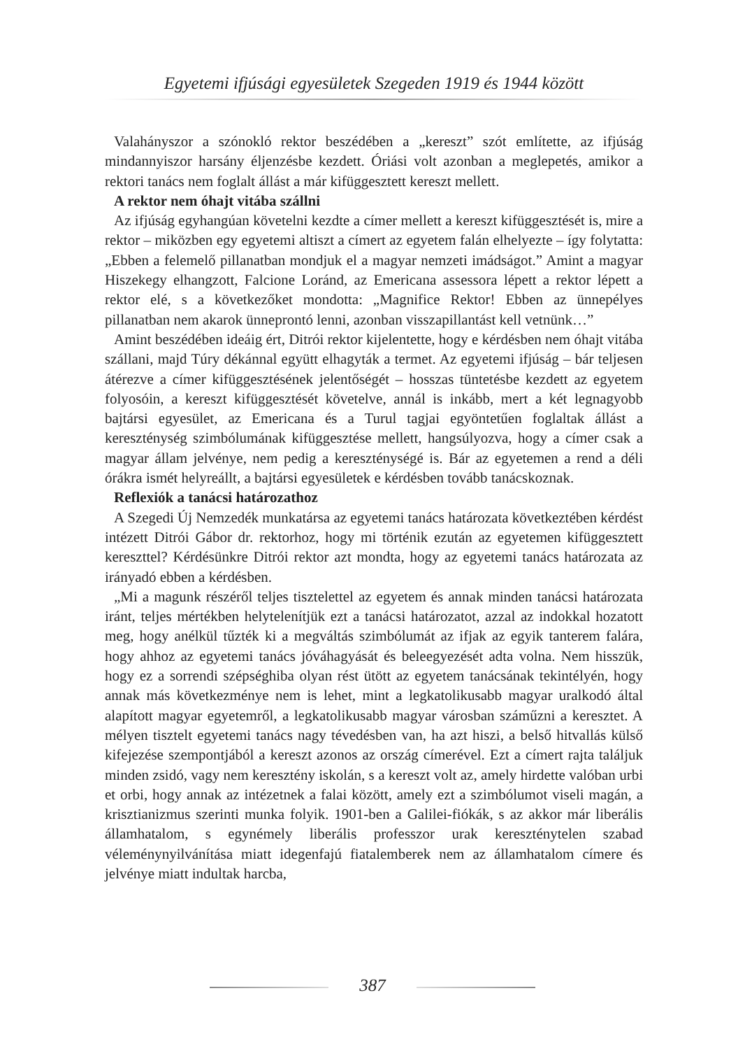Egyetemi ifjúsági egyesületek Szegeden 1919 és 1944 között
Valahányszor a szónokló rektor beszédében a „kereszt” szót említette, az ifjúság mindannyiszor harsány éljenzésbe kezdett. Óriási volt azonban a meglepetés, amikor a rektori tanács nem foglalt állást a már kifüggesztett kereszt mellett.
A rektor nem óhajt vitába szállni
Az ifjúság egyhangúan követelni kezdte a címer mellett a kereszt kifüggesztését is, mire a rektor – miközben egy egyetemi altiszt a címert az egyetem falán elhelyezte – így folytatta: „Ebben a felemelő pillanatban mondjuk el a magyar nemzeti imádságot.” Amint a magyar Hiszekegy elhangzott, Falcione Loránd, az Emericana assessora lépett a rektor lépett a rektor elé, s a következőket mondotta: „Magnifice Rektor! Ebben az ünnepélyes pillanatban nem akarok ünneprontó lenni, azonban visszapillantást kell vetnünk…”
Amint beszédében ideáig ért, Ditrói rektor kijelentette, hogy e kérdésben nem óhajt vitába szállani, majd Túry dékánnal együtt elhagyták a termet. Az egyetemi ifjúság – bár teljesen átérezve a címer kifüggesztésének jelentőségét – hosszas tüntetésbe kezdett az egyetem folyosóin, a kereszt kifüggesztését követelve, annál is inkább, mert a két legnagyobb bajtársi egyesület, az Emericana és a Turul tagjai egyöntetűen foglaltak állást a kereszténység szimbólumának kifüggesztése mellett, hangsúlyozva, hogy a címer csak a magyar állam jelvénye, nem pedig a kereszténységé is. Bár az egyetemen a rend a déli órákra ismét helyreállt, a bajtársi egyesületek e kérdésben tovább tanácskoznak.
Reflexiók a tanácsi határozathoz
A Szegedi Új Nemzedék munkatársa az egyetemi tanács határozata következtében kérdést intézett Ditrói Gábor dr. rektorhoz, hogy mi történik ezután az egyetemen kifüggesztett kereszttel? Kérdésünkre Ditrói rektor azt mondta, hogy az egyetemi tanács határozata az irányadó ebben a kérdésben.
„Mi a magunk részéről teljes tisztelettel az egyetem és annak minden tanácsi határozata iránt, teljes mértékben helytelenítjük ezt a tanácsi határozatot, azzal az indokkal hozatott meg, hogy anélkül tűzték ki a megváltás szimbólumát az ifjak az egyik tanterem falára, hogy ahhoz az egyetemi tanács jóváhagyását és beleegyezését adta volna. Nem hisszük, hogy ez a sorrendi szépséghiba olyan rést ütött az egyetem tanácsának tekintélyén, hogy annak más következménye nem is lehet, mint a legkatolikusabb magyar uralkodó által alapított magyar egyetemről, a legkatolikusabb magyar városban száműzni a keresztet. A mélyen tisztelt egyetemi tanács nagy tévedésben van, ha azt hiszi, a belső hitvallás külső kifejezése szempontjából a kereszt azonos az ország címerével. Ezt a címert rajta találjuk minden zsidó, vagy nem keresztény iskolán, s a kereszt volt az, amely hirdette valóban urbi et orbi, hogy annak az intézetnek a falai között, amely ezt a szimbólumot viseli magán, a krisztianizmus szerinti munka folyik. 1901-ben a Galilei-fiókák, s az akkor már liberális államhatalom, s egynémely liberális professzor urak kereszténytelen szabad véleménynyilvánítása miatt idegenfajú fiatalemberek nem az államhatalom címere és jelvénye miatt indultak harcba,
387